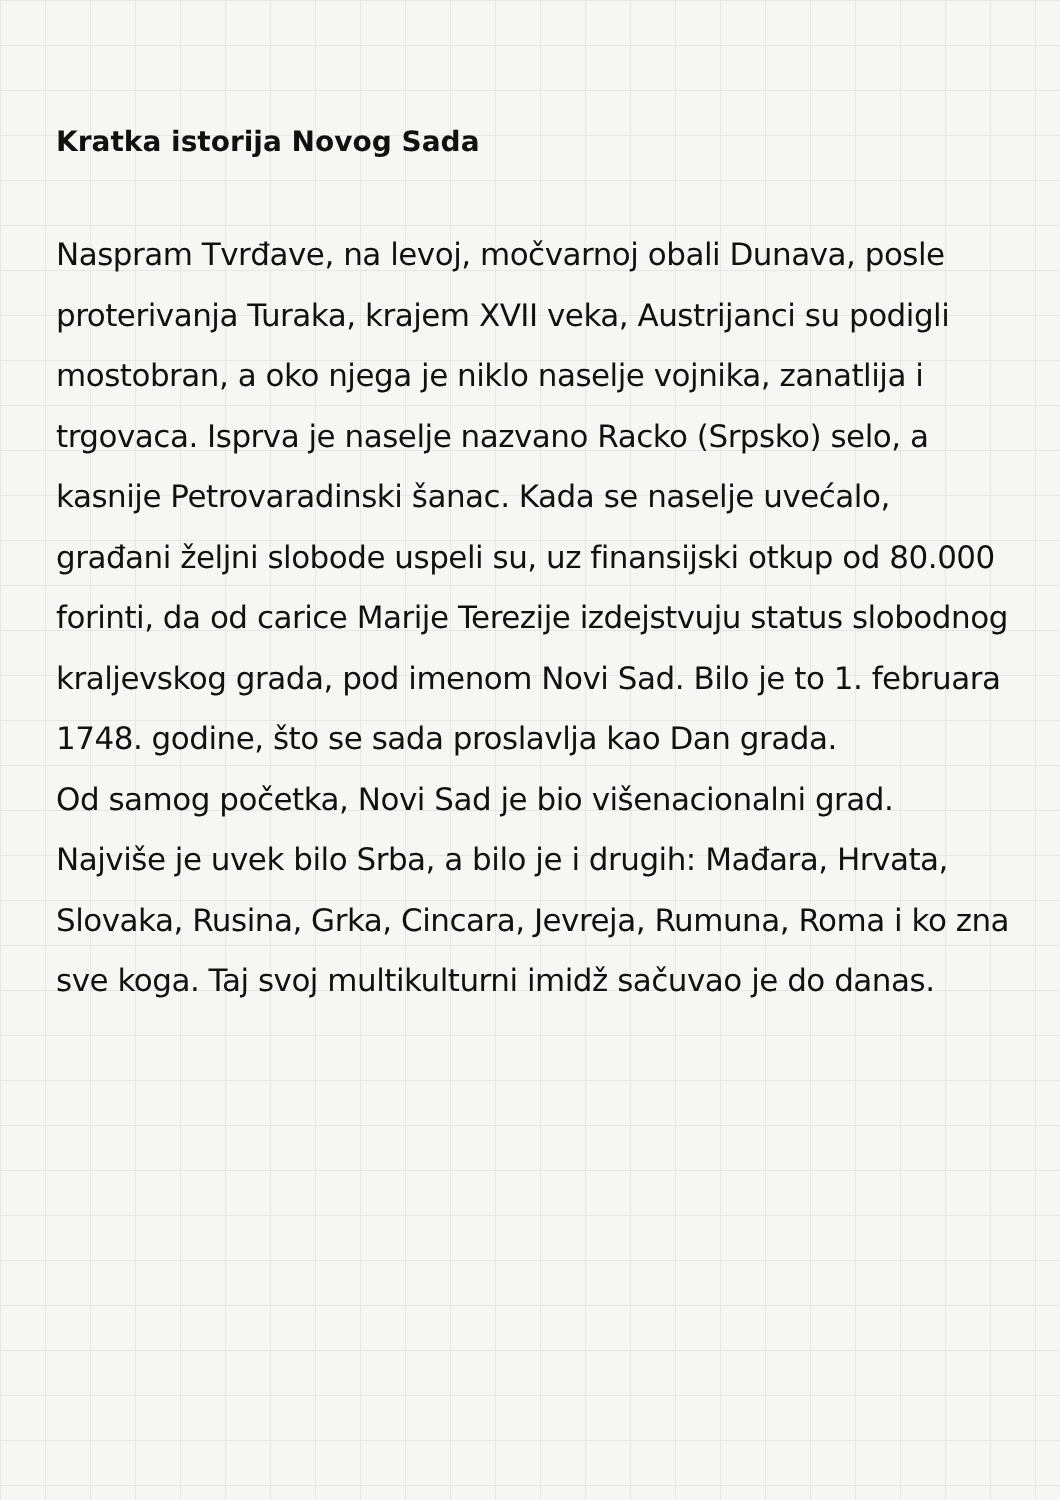Kratka istorija Novog Sada
Naspram Tvrđave, na levoj, močvarnoj obali Dunava, posle proterivanja Turaka, krajem XVII veka, Austrijanci su podigli mostobran, a oko njega je niklo naselje vojnika, zanatlija i trgovaca. Isprva je naselje nazvano Racko (Srpsko) selo, a kasnije Petrovaradinski šanac. Kada se naselje uvećalo, građani željni slobode uspeli su, uz finansijski otkup od 80.000 forinti, da od carice Marije Terezije izdejstvuju status slobodnog kraljevskog grada, pod imenom Novi Sad. Bilo je to 1. februara 1748. godine, što se sada proslavlja kao Dan grada.
Od samog početka, Novi Sad je bio višenacionalni grad. Najviše je uvek bilo Srba, a bilo je i drugih: Mađara, Hrvata, Slovaka, Rusina, Grka, Cincara, Jevreja, Rumuna, Roma i ko zna sve koga. Taj svoj multikulturni imidž sačuvao je do danas.